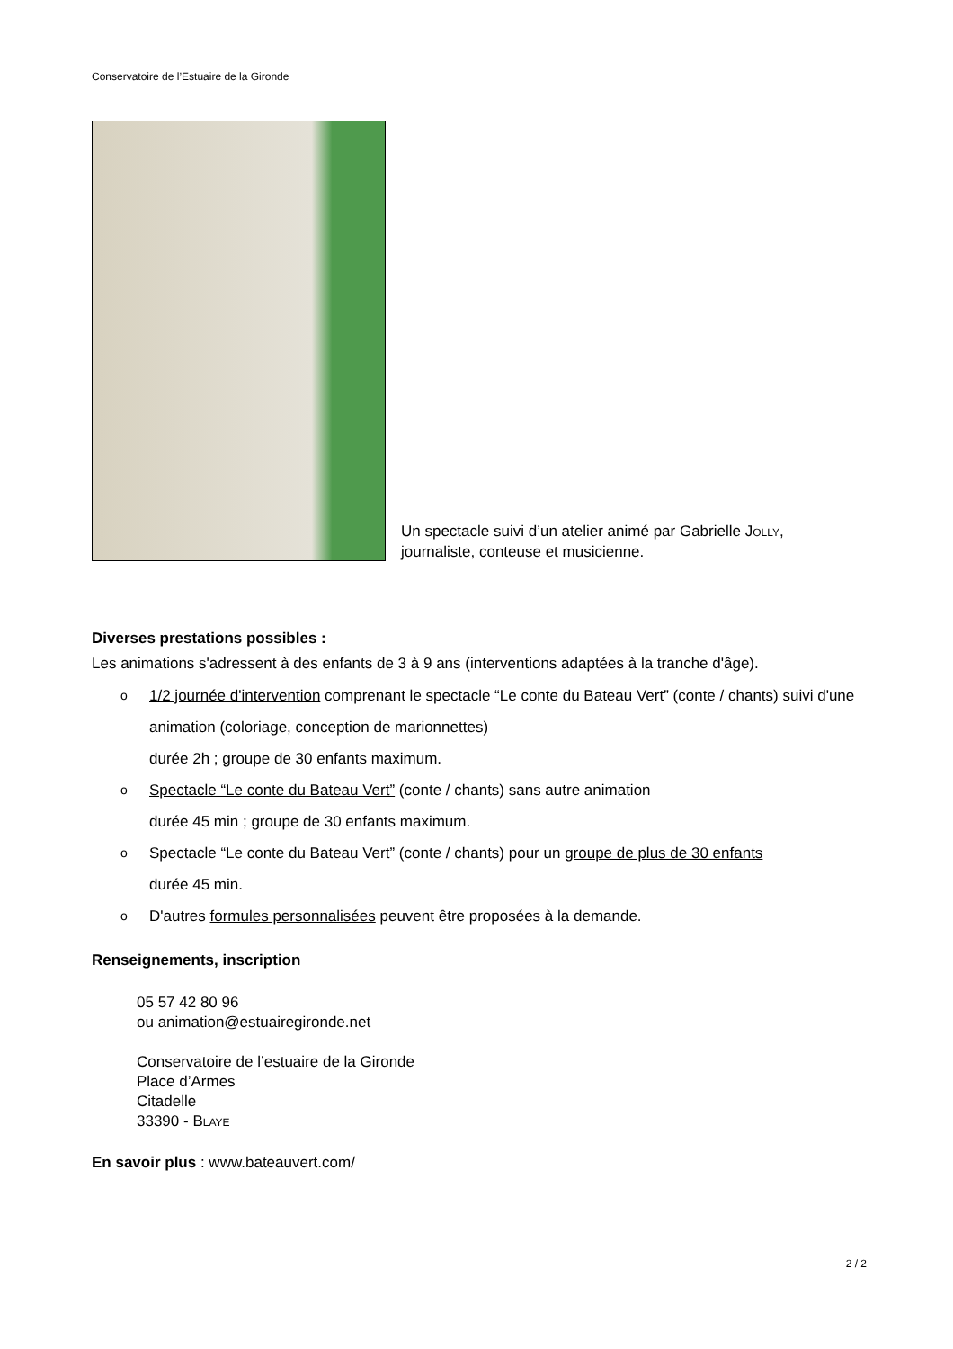Conservatoire de l’Estuaire de la Gironde
Un spectacle suivi d’un atelier animé par Gabrielle JOLLY,
journaliste, conteuse et musicienne.
Diverses prestations possibles :
Les animations s'adressent à des enfants de 3 à 9 ans (interventions adaptées à la tranche d'âge).
o 1/2 journée d'intervention comprenant le spectacle “Le conte du Bateau Vert” (conte / chants) suivi d'une animation (coloriage, conception de marionnettes)
durée 2h ; groupe de 30 enfants maximum.
o Spectacle “Le conte du Bateau Vert” (conte / chants) sans autre animation
durée 45 min ; groupe de 30 enfants maximum.
o Spectacle “Le conte du Bateau Vert” (conte / chants) pour un groupe de plus de 30 enfants
durée 45 min.
o D'autres formules personnalisées peuvent être proposées à la demande.
Renseignements, inscription
05 57 42 80 96
ou animation@estuairegironde.net
Conservatoire de l’estuaire de la Gironde
Place d’Armes
Citadelle
33390 - BLAYE
En savoir plus : www.bateauvert.com/
2 / 2